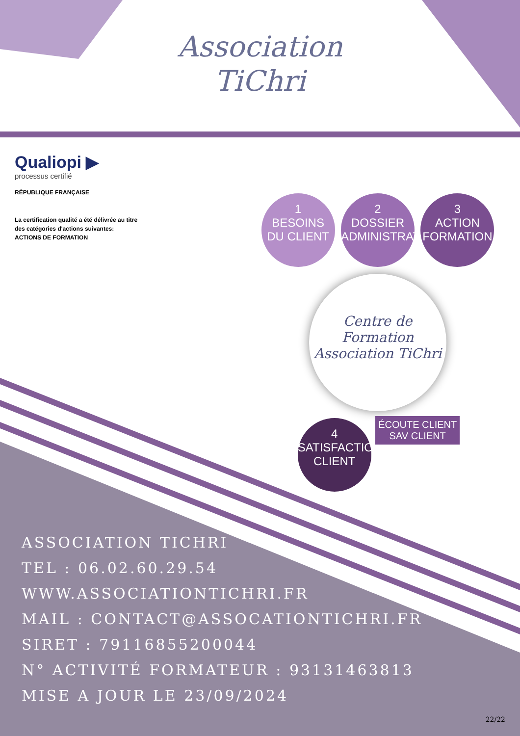Association
TiChri
Qualiopi ▶
processus certifié
RÉPUBLIQUE FRANÇAISE
La certification qualité a été délivrée au titre
des catégories d'actions suivantes:
ACTIONS DE FORMATION
1
BESOINS
DU CLIENT
2
DOSSIER
ADMINISTRATIF
3
ACTION
FORMATION
Centre de Formation
Association TiChri
4
SATISFACTION
CLIENT
ÉCOUTE CLIENT
SAV CLIENT
ASSOCIATION TICHRI
TEL : 06.02.60.29.54
WWW.ASSOCIATIONTICHRI.FR
MAIL : CONTACT@ASSOCATIONTICHRI.FR
SIRET : 79116855200044
N° ACTIVITÉ FORMATEUR : 93131463813
MISE A JOUR LE 23/09/2024
22/22